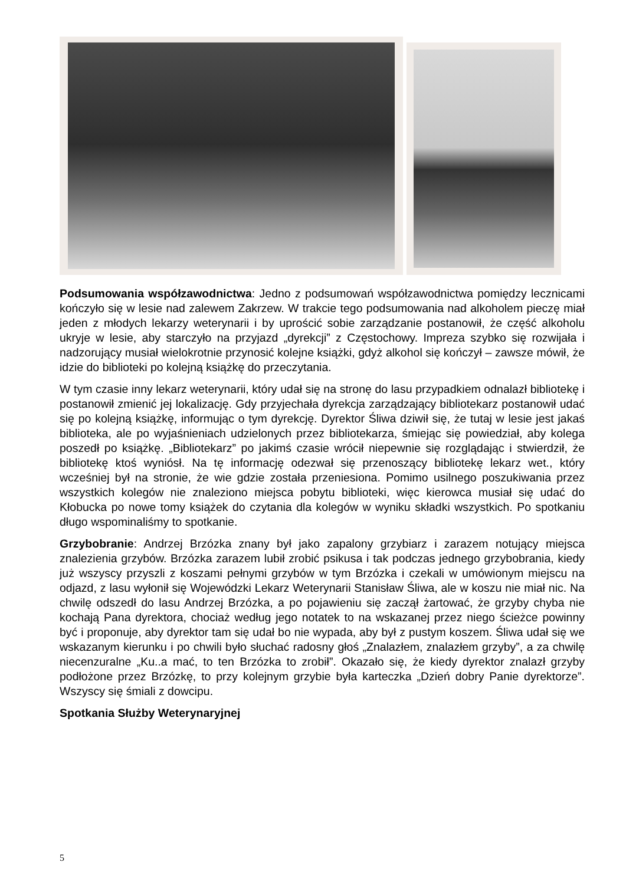Podsumowania współzawodnictwa: Jedno z podsumowań współzawodnictwa pomiędzy lecznicami kończyło się w lesie nad zalewem Zakrzew. W trakcie tego podsumowania nad alkoholem pieczę miał jeden z młodych lekarzy weterynarii i by uprościć sobie zarządzanie postanowił, że część alkoholu ukryje w lesie, aby starczyło na przyjazd „dyrekcji” z Częstochowy. Impreza szybko się rozwijała i nadzorujący musiał wielokrotnie przynosić kolejne książki, gdyż alkohol się kończył – zawsze mówił, że idzie do biblioteki po kolejną książkę do przeczytania.
W tym czasie inny lekarz weterynarii, który udał się na stronę do lasu przypadkiem odnalazł bibliotekę i postanowił zmienić jej lokalizację. Gdy przyjechała dyrekcja zarządzający bibliotekarz postanowił udać się po kolejną książkę, informując o tym dyrekcję. Dyrektor Śliwa dziwił się, że tutaj w lesie jest jakaś biblioteka, ale po wyjaśnieniach udzielonych przez bibliotekarza, śmiejąc się powiedział, aby kolega poszedł po książkę. „Bibliotekarz” po jakimś czasie wrócił niepewnie się rozglądając i stwierdził, że bibliotekę ktoś wyniósł. Na tę informację odezwał się przenoszący bibliotekę lekarz wet., który wcześniej był na stronie, że wie gdzie została przeniesiona. Pomimo usilnego poszukiwania przez wszystkich kolegów nie znaleziono miejsca pobytu biblioteki, więc kierowca musiał się udać do Kłobucka po nowe tomy książek do czytania dla kolegów w wyniku składki wszystkich. Po spotkaniu długo wspominaliśmy to spotkanie.
Grzybobranie: Andrzej Brzózka znany był jako zapalony grzybiarz i zarazem notujący miejsca znalezienia grzybów. Brzózka zarazem lubił zrobić psikusa i tak podczas jednego grzybobrania, kiedy już wszyscy przyszli z koszami pełnymi grzybów w tym Brzózka i czekali w umówionym miejscu na odjazd, z lasu wyłonił się Wojewódzki Lekarz Weterynarii Stanisław Śliwa, ale w koszu nie miał nic. Na chwilę odszedł do lasu Andrzej Brzózka, a po pojawieniu się zaczął żartować, że grzyby chyba nie kochają Pana dyrektora, chociaż według jego notatek to na wskazanej przez niego ścieżce powinny być i proponuje, aby dyrektor tam się udał bo nie wypada, aby był z pustym koszem. Śliwa udał się we wskazanym kierunku i po chwili było słuchać radosny głoś „Znalazłem, znalazłem grzyby”, a za chwilę niecenzuralne „Ku..a mać, to ten Brzózka to zrobił”. Okazało się, że kiedy dyrektor znalazł grzyby podłożone przez Brzózkę, to przy kolejnym grzybie była karteczka „Dzień dobry Panie dyrektorze”. Wszyscy się śmiali z dowcipu.
Spotkania Służby Weterynaryjnej
5